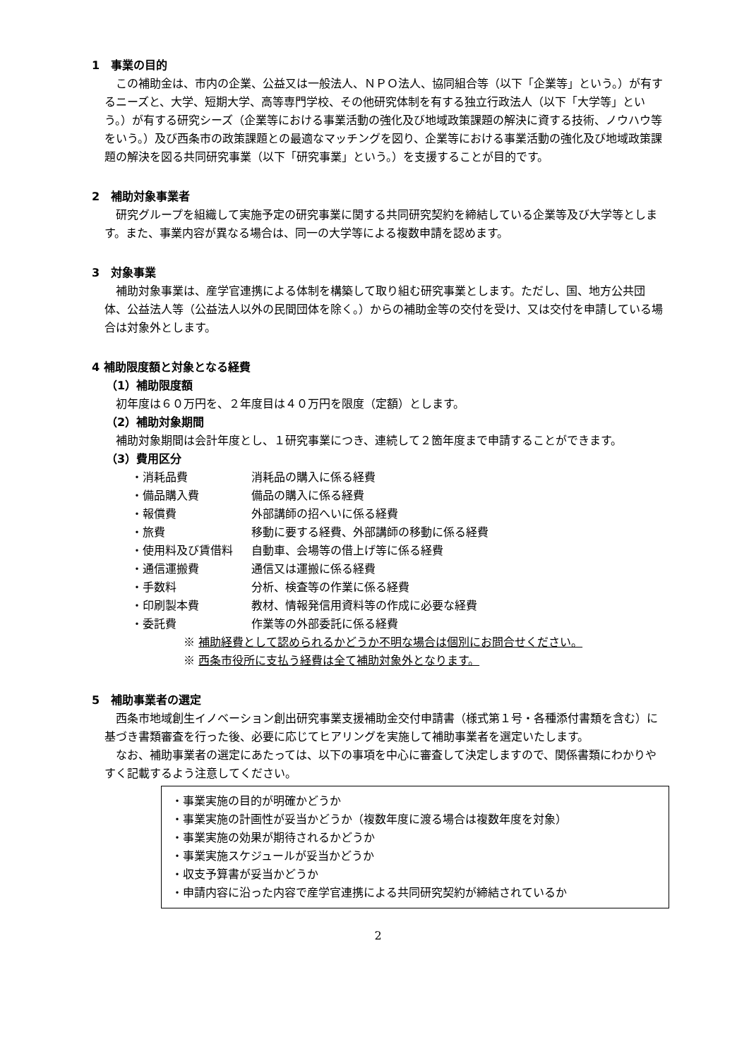1　事業の目的
この補助金は、市内の企業、公益又は一般法人、ＮＰＯ法人、協同組合等（以下「企業等」という。）が有するニーズと、大学、短期大学、高等専門学校、その他研究体制を有する独立行政法人（以下「大学等」という。）が有する研究シーズ（企業等における事業活動の強化及び地域政策課題の解決に資する技術、ノウハウ等をいう。）及び西条市の政策課題との最適なマッチングを図り、企業等における事業活動の強化及び地域政策課題の解決を図る共同研究事業（以下「研究事業」という。）を支援することが目的です。
2　補助対象事業者
研究グループを組織して実施予定の研究事業に関する共同研究契約を締結している企業等及び大学等とします。また、事業内容が異なる場合は、同一の大学等による複数申請を認めます。
3　対象事業
補助対象事業は、産学官連携による体制を構築して取り組む研究事業とします。ただし、国、地方公共団体、公益法人等（公益法人以外の民間団体を除く。）からの補助金等の交付を受け、又は交付を申請している場合は対象外とします。
4 補助限度額と対象となる経費
（1）補助限度額
初年度は６０万円を、２年度目は４０万円を限度（定額）とします。
（2）補助対象期間
補助対象期間は会計年度とし、１研究事業につき、連続して２箇年度まで申請することができます。
（3）費用区分
| ・消耗品費 | 消耗品の購入に係る経費 |
| ・備品購入費 | 備品の購入に係る経費 |
| ・報償費 | 外部講師の招へいに係る経費 |
| ・旅費 | 移動に要する経費、外部講師の移動に係る経費 |
| ・使用料及び賃借料 | 自動車、会場等の借上げ等に係る経費 |
| ・通信運搬費 | 通信又は運搬に係る経費 |
| ・手数料 | 分析、検査等の作業に係る経費 |
| ・印刷製本費 | 教材、情報発信用資料等の作成に必要な経費 |
| ・委託費 | 作業等の外部委託に係る経費 |
※ 補助経費として認められるかどうか不明な場合は個別にお問合せください。
※ 西条市役所に支払う経費は全て補助対象外となります。
5　補助事業者の選定
西条市地域創生イノベーション創出研究事業支援補助金交付申請書（様式第１号・各種添付書類を含む）に基づき書類審査を行った後、必要に応じてヒアリングを実施して補助事業者を選定いたします。
なお、補助事業者の選定にあたっては、以下の事項を中心に審査して決定しますので、関係書類にわかりやすく記載するよう注意してください。
・事業実施の目的が明確かどうか
・事業実施の計画性が妥当かどうか（複数年度に渡る場合は複数年度を対象）
・事業実施の効果が期待されるかどうか
・事業実施スケジュールが妥当かどうか
・収支予算書が妥当かどうか
・申請内容に沿った内容で産学官連携による共同研究契約が締結されているか
2